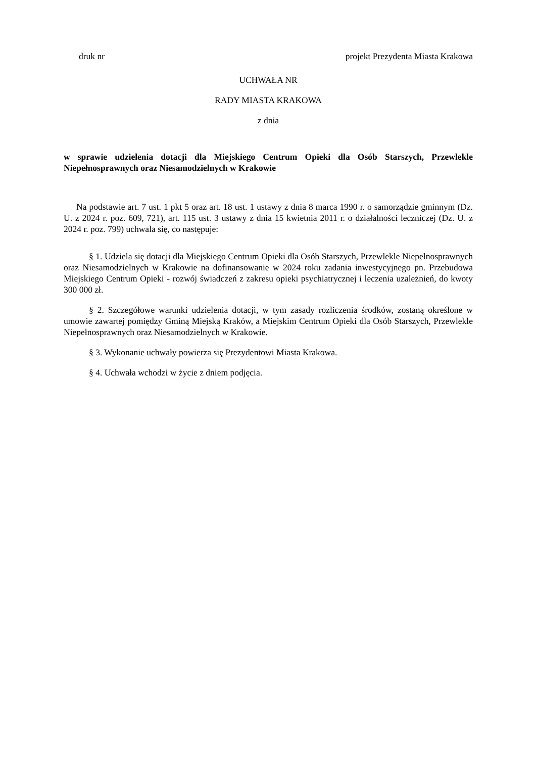druk nr projekt Prezydenta Miasta Krakowa
UCHWAŁA NR
RADY MIASTA KRAKOWA
z dnia
w sprawie udzielenia dotacji dla Miejskiego Centrum Opieki dla Osób Starszych, Przewlekle Niepełnosprawnych oraz Niesamodzielnych w Krakowie
Na podstawie art. 7 ust. 1 pkt 5 oraz art. 18 ust. 1 ustawy z dnia 8 marca 1990 r. o samorządzie gminnym (Dz. U. z 2024 r. poz. 609, 721), art. 115 ust. 3 ustawy z dnia 15 kwietnia 2011 r. o działalności leczniczej (Dz. U. z 2024 r. poz. 799) uchwala się, co następuje:
§ 1. Udziela się dotacji dla Miejskiego Centrum Opieki dla Osób Starszych, Przewlekle Niepełnosprawnych oraz Niesamodzielnych w Krakowie na dofinansowanie w 2024 roku zadania inwestycyjnego pn. Przebudowa Miejskiego Centrum Opieki - rozwój świadczeń z zakresu opieki psychiatrycznej i leczenia uzależnień, do kwoty 300 000 zł.
§ 2. Szczegółowe warunki udzielenia dotacji, w tym zasady rozliczenia środków, zostaną określone w umowie zawartej pomiędzy Gminą Miejską Kraków, a Miejskim Centrum Opieki dla Osób Starszych, Przewlekle Niepełnosprawnych oraz Niesamodzielnych w Krakowie.
§ 3. Wykonanie uchwały powierza się Prezydentowi Miasta Krakowa.
§ 4. Uchwała wchodzi w życie z dniem podjęcia.